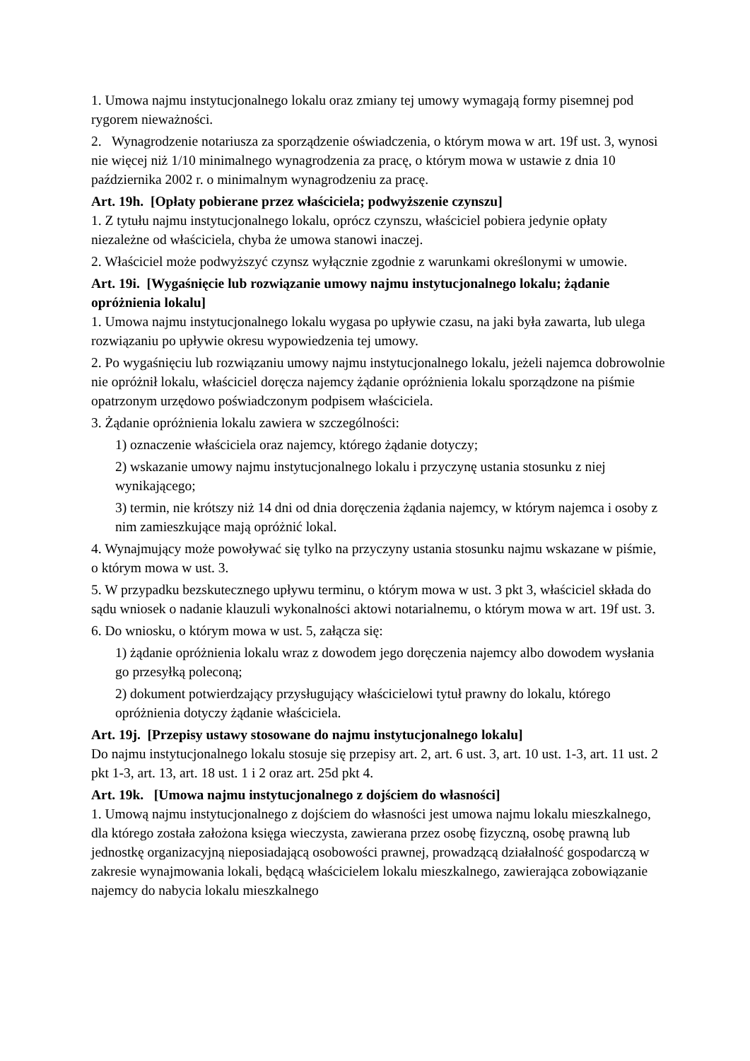1. Umowa najmu instytucjonalnego lokalu oraz zmiany tej umowy wymagają formy pisemnej pod rygorem nieważności.
2. Wynagrodzenie notariusza za sporządzenie oświadczenia, o którym mowa w art. 19f ust. 3, wynosi nie więcej niż 1/10 minimalnego wynagrodzenia za pracę, o którym mowa w ustawie z dnia 10 października 2002 r. o minimalnym wynagrodzeniu za pracę.
Art. 19h. [Opłaty pobierane przez właściciela; podwyższenie czynszu]
1. Z tytułu najmu instytucjonalnego lokalu, oprócz czynszu, właściciel pobiera jedynie opłaty niezależne od właściciela, chyba że umowa stanowi inaczej.
2. Właściciel może podwyższyć czynsz wyłącznie zgodnie z warunkami określonymi w umowie.
Art. 19i. [Wygaśnięcie lub rozwiązanie umowy najmu instytucjonalnego lokalu; żądanie opróżnienia lokalu]
1. Umowa najmu instytucjonalnego lokalu wygasa po upływie czasu, na jaki była zawarta, lub ulega rozwiązaniu po upływie okresu wypowiedzenia tej umowy.
2. Po wygaśnięciu lub rozwiązaniu umowy najmu instytucjonalnego lokalu, jeżeli najemca dobrowolnie nie opróżnił lokalu, właściciel doręcza najemcy żądanie opróżnienia lokalu sporządzone na piśmie opatrzonym urzędowo poświadczonym podpisem właściciela.
3. Żądanie opróżnienia lokalu zawiera w szczególności:
1) oznaczenie właściciela oraz najemcy, którego żądanie dotyczy;
2) wskazanie umowy najmu instytucjonalnego lokalu i przyczynę ustania stosunku z niej wynikającego;
3) termin, nie krótszy niż 14 dni od dnia doręczenia żądania najemcy, w którym najemca i osoby z nim zamieszkujące mają opróżnić lokal.
4. Wynajmujący może powoływać się tylko na przyczyny ustania stosunku najmu wskazane w piśmie, o którym mowa w ust. 3.
5. W przypadku bezskutecznego upływu terminu, o którym mowa w ust. 3 pkt 3, właściciel składa do sądu wniosek o nadanie klauzuli wykonalności aktowi notarialnemu, o którym mowa w art. 19f ust. 3.
6. Do wniosku, o którym mowa w ust. 5, załącza się:
1) żądanie opróżnienia lokalu wraz z dowodem jego doręczenia najemcy albo dowodem wysłania go przesyłką poleconą;
2) dokument potwierdzający przysługujący właścicielowi tytuł prawny do lokalu, którego opróżnienia dotyczy żądanie właściciela.
Art. 19j. [Przepisy ustawy stosowane do najmu instytucjonalnego lokalu]
Do najmu instytucjonalnego lokalu stosuje się przepisy art. 2, art. 6 ust. 3, art. 10 ust. 1-3, art. 11 ust. 2 pkt 1-3, art. 13, art. 18 ust. 1 i 2 oraz art. 25d pkt 4.
Art. 19k. [Umowa najmu instytucjonalnego z dojściem do własności]
1. Umową najmu instytucjonalnego z dojściem do własności jest umowa najmu lokalu mieszkalnego, dla którego została założona księga wieczysta, zawierana przez osobę fizyczną, osobę prawną lub jednostkę organizacyjną nieposiadającą osobowości prawnej, prowadzącą działalność gospodarczą w zakresie wynajmowania lokali, będącą właścicielem lokalu mieszkalnego, zawierająca zobowiązanie najemcy do nabycia lokalu mieszkalnego